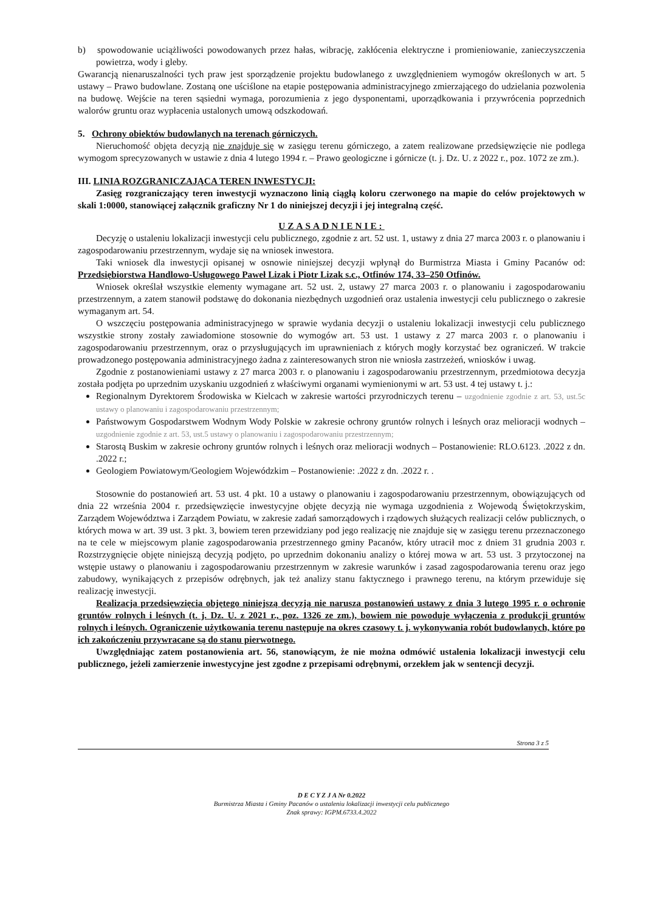b) spowodowanie uciążliwości powodowanych przez hałas, wibrację, zakłócenia elektryczne i promieniowanie, zanieczyszczenia powietrza, wody i gleby.
Gwarancją nienaruszalności tych praw jest sporządzenie projektu budowlanego z uwzględnieniem wymogów określonych w art. 5 ustawy – Prawo budowlane. Zostaną one uściślone na etapie postępowania administracyjnego zmierzającego do udzielania pozwolenia na budowę. Wejście na teren sąsiedni wymaga, porozumienia z jego dysponentami, uporządkowania i przywrócenia poprzednich walorów gruntu oraz wypłacenia ustalonych umową odszkodowań.
5. Ochrony obiektów budowlanych na terenach górniczych.
Nieruchomość objęta decyzją nie znajduje się w zasięgu terenu górniczego, a zatem realizowane przedsięwzięcie nie podlega wymogom sprecyzowanych w ustawie z dnia 4 lutego 1994 r. – Prawo geologiczne i górnicze (t. j. Dz. U. z 2022 r., poz. 1072 ze zm.).
III. LINIA ROZGRANICZAJĄCA TEREN INWESTYCJI:
Zasięg rozgraniczający teren inwestycji wyznaczono linią ciągłą koloru czerwonego na mapie do celów projektowych w skali 1:0000, stanowiącej załącznik graficzny Nr 1 do niniejszej decyzji i jej integralną część.
UZASADNIENIE:
Decyzję o ustaleniu lokalizacji inwestycji celu publicznego, zgodnie z art. 52 ust. 1, ustawy z dnia 27 marca 2003 r. o planowaniu i zagospodarowaniu przestrzennym, wydaje się na wniosek inwestora.
Taki wniosek dla inwestycji opisanej w osnowie niniejszej decyzji wpłynął do Burmistrza Miasta i Gminy Pacanów od: Przedsiębiorstwa Handlowo-Usługowego Paweł Lizak i Piotr Lizak s.c., Otfinów 174, 33–250 Otfinów.
Wniosek określał wszystkie elementy wymagane art. 52 ust. 2, ustawy 27 marca 2003 r. o planowaniu i zagospodarowaniu przestrzennym, a zatem stanowił podstawę do dokonania niezbędnych uzgodnień oraz ustalenia inwestycji celu publicznego o zakresie wymaganym art. 54.
O wszczęciu postępowania administracyjnego w sprawie wydania decyzji o ustaleniu lokalizacji inwestycji celu publicznego wszystkie strony zostały zawiadomione stosownie do wymogów art. 53 ust. 1 ustawy z 27 marca 2003 r. o planowaniu i zagospodarowaniu przestrzennym, oraz o przysługujących im uprawnieniach z których mogły korzystać bez ograniczeń. W trakcie prowadzonego postępowania administracyjnego żadna z zainteresowanych stron nie wniosła zastrzeżeń, wniosków i uwag.
Zgodnie z postanowieniami ustawy z 27 marca 2003 r. o planowaniu i zagospodarowaniu przestrzennym, przedmiotowa decyzja została podjęta po uprzednim uzyskaniu uzgodnień z właściwymi organami wymienionymi w art. 53 ust. 4 tej ustawy t. j.:
Regionalnym Dyrektorem Środowiska w Kielcach w zakresie wartości przyrodniczych terenu – uzgodnienie zgodnie z art. 53, ust.5c ustawy o planowaniu i zagospodarowaniu przestrzennym;
Państwowym Gospodarstwem Wodnym Wody Polskie w zakresie ochrony gruntów rolnych i leśnych oraz melioracji wodnych – uzgodnienie zgodnie z art. 53, ust.5 ustawy o planowaniu i zagospodarowaniu przestrzennym;
Starostą Buskim w zakresie ochrony gruntów rolnych i leśnych oraz melioracji wodnych – Postanowienie: RLO.6123. .2022 z dn. .2022 r.;
Geologiem Powiatowym/Geologiem Wojewódzkim – Postanowienie: .2022 z dn. .2022 r. .
Stosownie do postanowień art. 53 ust. 4 pkt. 10 a ustawy o planowaniu i zagospodarowaniu przestrzennym, obowiązujących od dnia 22 września 2004 r. przedsięwzięcie inwestycyjne objęte decyzją nie wymaga uzgodnienia z Wojewodą Świętokrzyskim, Zarządem Województwa i Zarządem Powiatu, w zakresie zadań samorządowych i rządowych służących realizacji celów publicznych, o których mowa w art. 39 ust. 3 pkt. 3, bowiem teren przewidziany pod jego realizację nie znajduje się w zasięgu terenu przeznaczonego na te cele w miejscowym planie zagospodarowania przestrzennego gminy Pacanów, który utracił moc z dniem 31 grudnia 2003 r. Rozstrzygnięcie objęte niniejszą decyzją podjęto, po uprzednim dokonaniu analizy o której mowa w art. 53 ust. 3 przytoczonej na wstępie ustawy o planowaniu i zagospodarowaniu przestrzennym w zakresie warunków i zasad zagospodarowania terenu oraz jego zabudowy, wynikających z przepisów odrębnych, jak też analizy stanu faktycznego i prawnego terenu, na którym przewiduje się realizację inwestycji.
Realizacja przedsięwzięcia objętego niniejszą decyzją nie narusza postanowień ustawy z dnia 3 lutego 1995 r. o ochronie gruntów rolnych i leśnych (t. j. Dz. U. z 2021 r., poz. 1326 ze zm.), bowiem nie powoduje wyłączenia z produkcji gruntów rolnych i leśnych. Ograniczenie użytkowania terenu następuje na okres czasowy t. j. wykonywania robót budowlanych, które po ich zakończeniu przywracane są do stanu pierwotnego.
Uwzględniając zatem postanowienia art. 56, stanowiącym, że nie można odmówić ustalenia lokalizacji inwestycji celu publicznego, jeżeli zamierzenie inwestycyjne jest zgodne z przepisami odrębnymi, orzekłem jak w sentencji decyzji.
Strona 3 z 5
D E C Y Z J A Nr 0.2022
Burmistrza Miasta i Gminy Pacanów o ustaleniu lokalizacji inwestycji celu publicznego
Znak sprawy: IGPM.6733.4.2022